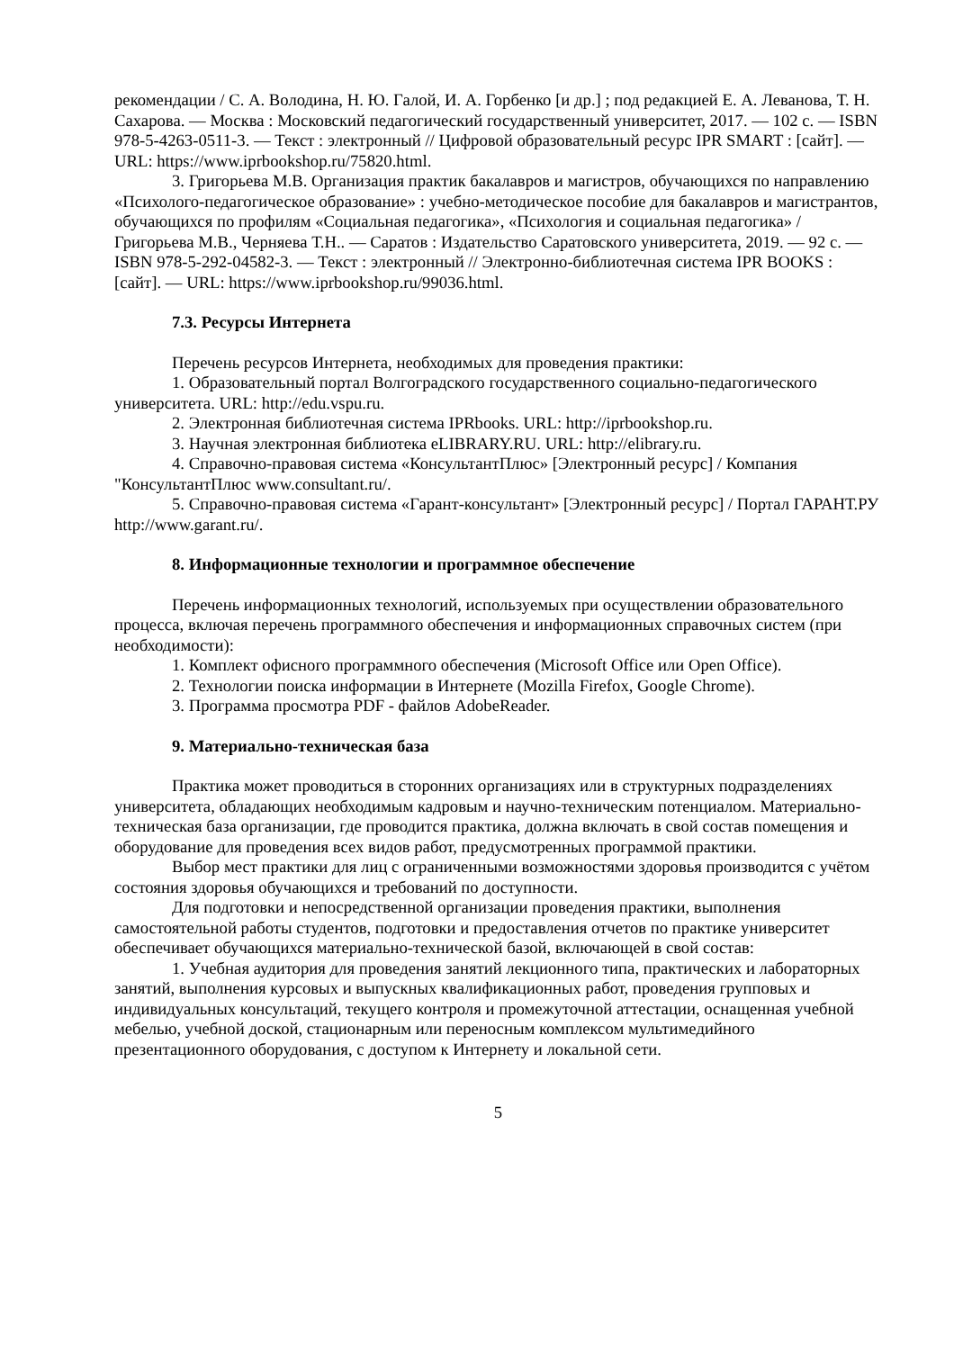рекомендации / С. А. Володина, Н. Ю. Галой, И. А. Горбенко [и др.] ; под редакцией Е. А. Леванова, Т. Н. Сахарова. — Москва : Московский педагогический государственный университет, 2017. — 102 c. — ISBN 978-5-4263-0511-3. — Текст : электронный // Цифровой образовательный ресурс IPR SMART : [сайт]. — URL: https://www.iprbookshop.ru/75820.html.
3. Григорьева М.В. Организация практик бакалавров и магистров, обучающихся по направлению «Психолого-педагогическое образование» : учебно-методическое пособие для бакалавров и магистрантов, обучающихся по профилям «Социальная педагогика», «Психология и социальная педагогика» / Григорьева М.В., Черняева Т.Н.. — Саратов : Издательство Саратовского университета, 2019. — 92 c. — ISBN 978-5-292-04582-3. — Текст : электронный // Электронно-библиотечная система IPR BOOKS : [сайт]. — URL: https://www.iprbookshop.ru/99036.html.
7.3. Ресурсы Интернета
Перечень ресурсов Интернета, необходимых для проведения практики:
1. Образовательный портал Волгоградского государственного социально-педагогического университета. URL: http://edu.vspu.ru.
2. Электронная библиотечная система IPRbooks. URL: http://iprbookshop.ru.
3. Научная электронная библиотека eLIBRARY.RU. URL: http://elibrary.ru.
4. Справочно-правовая система «КонсультантПлюс» [Электронный ресурс] / Компания "КонсультантПлюс www.consultant.ru/.
5. Справочно-правовая система «Гарант-консультант» [Электронный ресурс] / Портал ГАРАНТ.РУ http://www.garant.ru/.
8. Информационные технологии и программное обеспечение
Перечень информационных технологий, используемых при осуществлении образовательного процесса, включая перечень программного обеспечения и информационных справочных систем (при необходимости):
1. Комплект офисного программного обеспечения (Microsoft Office или Open Office).
2. Технологии поиска информации в Интернете (Mozilla Firefox, Google Chrome).
3. Программа просмотра PDF - файлов AdobeReader.
9. Материально-техническая база
Практика может проводиться в сторонних организациях или в структурных подразделениях университета, обладающих необходимым кадровым и научно-техническим потенциалом. Материально-техническая база организации, где проводится практика, должна включать в свой состав помещения и оборудование для проведения всех видов работ, предусмотренных программой практики.
Выбор мест практики для лиц с ограниченными возможностями здоровья производится с учётом состояния здоровья обучающихся и требований по доступности.
Для подготовки и непосредственной организации проведения практики, выполнения самостоятельной работы студентов, подготовки и предоставления отчетов по практике университет обеспечивает обучающихся материально-технической базой, включающей в свой состав:
1. Учебная аудитория для проведения занятий лекционного типа, практических и лабораторных занятий, выполнения курсовых и выпускных квалификационных работ, проведения групповых и индивидуальных консультаций, текущего контроля и промежуточной аттестации, оснащенная учебной мебелью, учебной доской, стационарным или переносным комплексом мультимедийного презентационного оборудования, с доступом к Интернету и локальной сети.
5